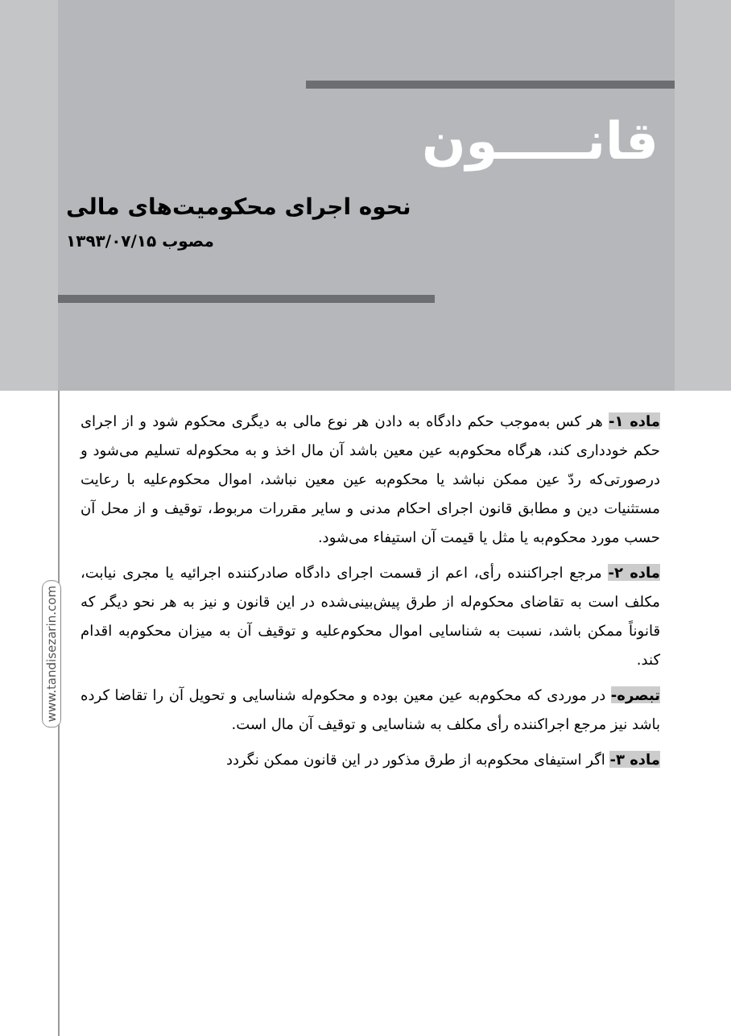قانـــــون
نحوه اجرای محکومیت‌های مالی
مصوب ۱۳۹۳/۰۷/۱۵
www.tandisezarin.com
ماده ۱- هر کس به‌موجب حکم دادگاه به دادن هر نوع مالی به دیگری محکوم شود و از اجرای حکم خودداری کند، هرگاه محکوم‌به عین معین باشد آن مال اخذ و به محکوم‌له تسلیم می‌شود و درصورتی‌که ردّ عین ممکن نباشد یا محکوم‌به عین معین نباشد، اموال محکوم‌علیه با رعایت مستثنیات دین و مطابق قانون اجرای احکام مدنی و سایر مقررات مربوط، توقیف و از محل آن حسب مورد محکوم‌به یا مثل یا قیمت آن استیفاء می‌شود.
ماده ۲- مرجع اجراکننده رأی، اعم از قسمت اجرای دادگاه صادرکننده اجرائیه یا مجری نیابت، مکلف است به تقاضای محکوم‌له از طرق پیش‌بینی‌شده در این قانون و نیز به هر نحو دیگر که قانوناً ممکن باشد، نسبت به شناسایی اموال محکوم‌علیه و توقیف آن به میزان محکوم‌به اقدام کند.
تبصره- در موردی که محکوم‌به عین معین بوده و محکوم‌له شناسایی و تحویل آن را تقاضا کرده باشد نیز مرجع اجراکننده رأی مکلف به شناسایی و توقیف آن مال است.
ماده ۳- اگر استیفای محکوم‌به از طرق مذکور در این قانون ممکن نگردد